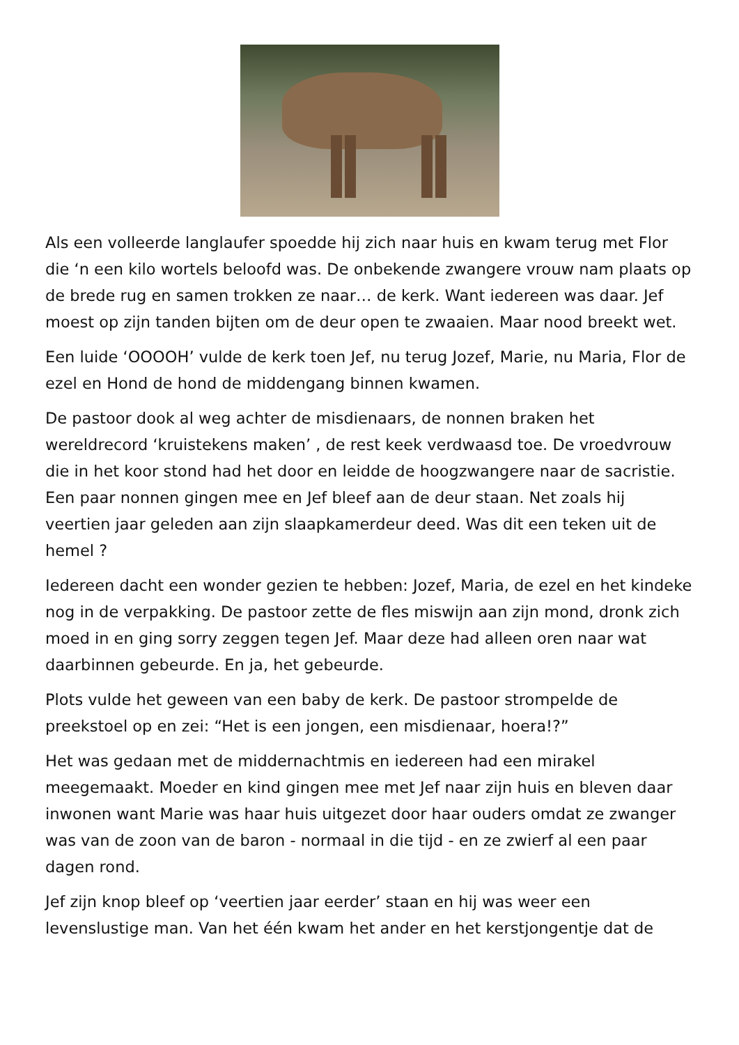Als een volleerde langlaufer spoedde hij zich naar huis en kwam terug met Flor die ‘n een kilo wortels beloofd was. De onbekende zwangere vrouw nam plaats op de brede rug en samen trokken ze naar… de kerk. Want iedereen was daar. Jef moest op zijn tanden bijten om de deur open te zwaaien. Maar nood breekt wet.
Een luide ‘OOOOH’ vulde de kerk toen Jef, nu terug Jozef, Marie, nu Maria, Flor de ezel en Hond de hond de middengang binnen kwamen.
De pastoor dook al weg achter de misdienaars, de nonnen braken het wereldrecord ‘kruistekens maken’ , de rest keek verdwaasd toe. De vroedvrouw die in het koor stond had het door en leidde de hoogzwangere naar de sacristie. Een paar nonnen gingen mee en Jef bleef aan de deur staan. Net zoals hij veertien jaar geleden aan zijn slaapkamerdeur deed. Was dit een teken uit de hemel ?
Iedereen dacht een wonder gezien te hebben: Jozef, Maria, de ezel en het kindeke nog in de verpakking. De pastoor zette de fles miswijn aan zijn mond, dronk zich moed in en ging sorry zeggen tegen Jef. Maar deze had alleen oren naar wat daarbinnen gebeurde. En ja, het gebeurde.
Plots vulde het geween van een baby de kerk. De pastoor strompelde de preekstoel op en zei: “Het is een jongen, een misdienaar, hoera!?”
Het was gedaan met de middernachtmis en iedereen had een mirakel meegemaakt. Moeder en kind gingen mee met Jef naar zijn huis en bleven daar inwonen want Marie was haar huis uitgezet door haar ouders omdat ze zwanger was van de zoon van de baron - normaal in die tijd - en ze zwierf al een paar dagen rond.
Jef zijn knop bleef op ‘veertien jaar eerder’ staan en hij was weer een levenslustige man. Van het één kwam het ander en het kerstjongentje dat de